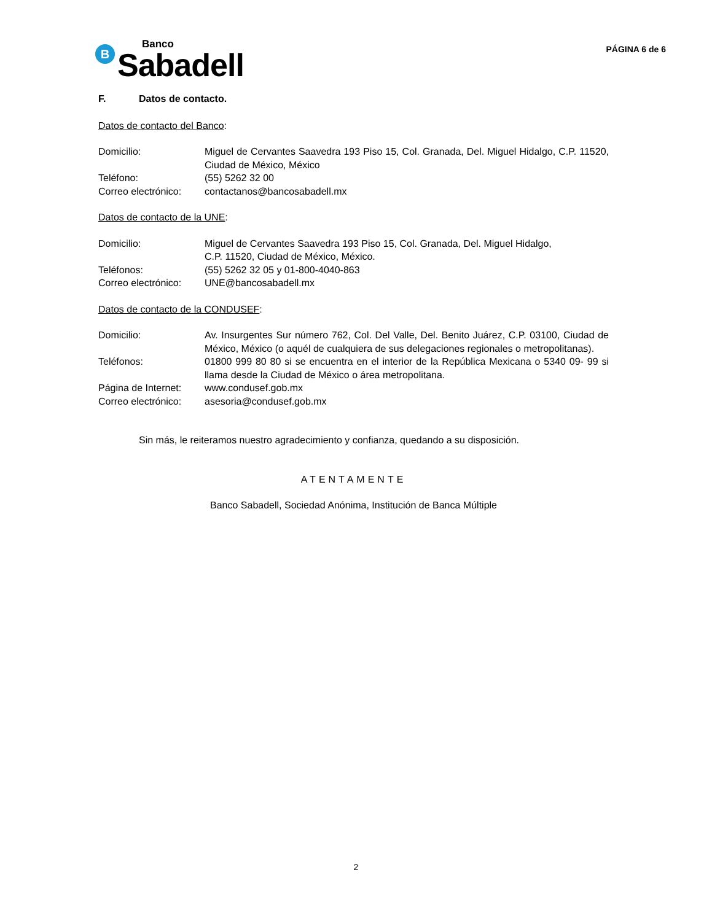B
Banco
Sabadell
PÁGINA 6 de 6
F. Datos de contacto.
Datos de contacto del Banco:
Domicilio: Miguel de Cervantes Saavedra 193 Piso 15, Col. Granada, Del. Miguel Hidalgo, C.P. 11520, Ciudad de México, México
Teléfono: (55) 5262 32 00
Correo electrónico:
contactanos@bancosabadell.mx
Datos de contacto de la UNE:
Domicilio: Miguel de Cervantes Saavedra 193 Piso 15, Col. Granada, Del. Miguel Hidalgo,
C.P. 11520, Ciudad de México, México.
Teléfonos: (55) 5262 32 05 y 01-800-4040-863
Correo electrónico:
UNE@bancosabadell.mx
Datos de contacto de la CONDUSEF:
Domicilio: Av. Insurgentes Sur número 762, Col. Del Valle, Del. Benito Juárez, C.P. 03100, Ciudad de México, México (o aquél de cualquiera de sus delegaciones regionales o metropolitanas).
Teléfonos: 01800 999 80 80 si se encuentra en el interior de la República Mexicana o 5340 09- 99 si llama desde la Ciudad de México o área metropolitana.
Página de Internet:
www.condusef.gob.mx
Correo electrónico:
asesoria@condusef.gob.mx
Sin más, le reiteramos nuestro agradecimiento y confianza, quedando a su disposición.
ATENTAMENTE
Banco Sabadell, Sociedad Anónima, Institución de Banca Múltiple
2